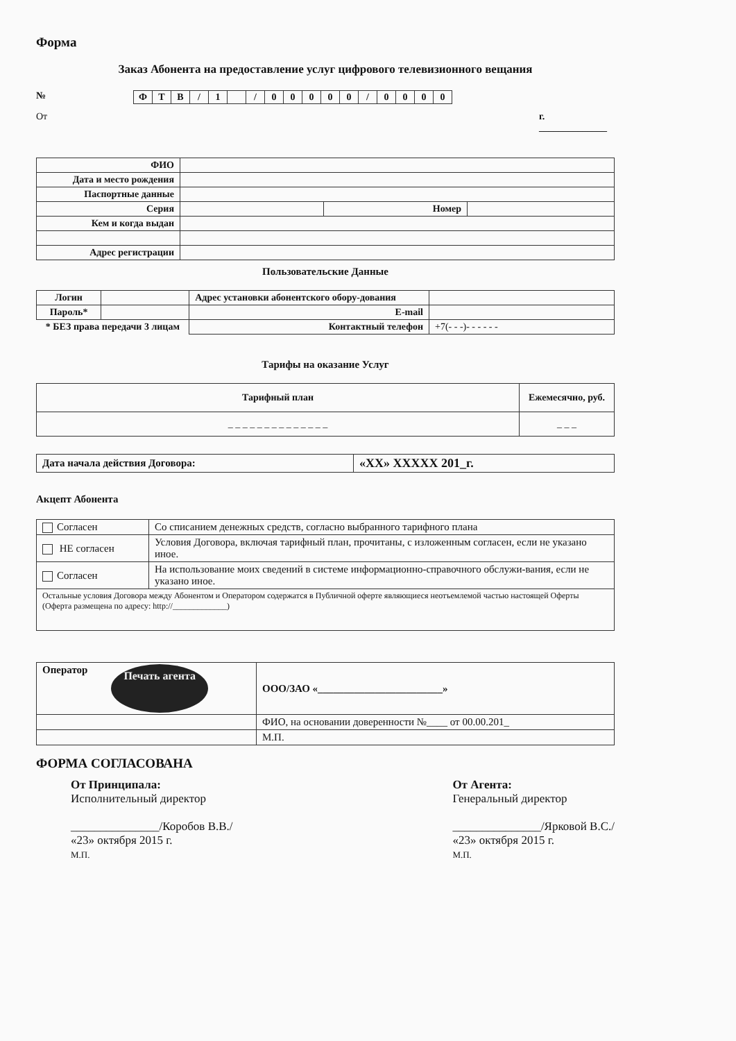Форма
Заказ Абонента на предоставление услуг цифрового телевизионного вещания
№
| Ф | Т | В | / | 1 | | / | 0 | 0 | 0 | 0 | 0 | / | 0 | 0 | 0 | 0 |
От г. ______________
| ФИО | | | |
| Дата и место рождения | | | |
| Паспортные данные | | | |
| Серия | | Номер | |
| Кем и когда выдан | | | |
| Адрес регистрации | | | |
Пользовательские Данные
| Логин | | Адрес установки абонентского обору-дования | |
| Пароль* | | E-mail | |
| * БЕЗ права передачи 3 лицам | | Контактный телефон | +7(- - -)- - - - - - |
Тарифы на оказание Услуг
| Тарифный план | Ежемесячно, руб. |
| _ _ _ _ _ _ _ _ _ _ _ _ _ _ | _ _ _ |
| Дата начала действия Договора: | «XX» XXXXX 201_г. |
Акцепт Абонента
| Согласен | Со списанием денежных средств, согласно выбранного тарифного плана |
| НЕ согласен | Условия Договора, включая тарифный план, прочитаны, с изложенным согласен, если не указано иное. |
| Согласен | На использование моих сведений в системе информационно-справочного обслужи-вания, если не указано иное. |
| Остальные условия Договора между Абонентом и Оператором содержатся в Публичной оферте являющиеся неотъемлемой частью настоящей Оферты (Оферта размещена по адресу: http://_____________) | |
| Оператор Печать агента | ООО/ЗАО «________________________» |
| | ФИО, на основании доверенности №____ от 00.00.201_ |
| | М.П. |
ФОРМА СОГЛАСОВАНА
От Принципала:
Исполнительный директор
_______________/Коробов В.В./
«23» октября 2015 г.
М.П.
От Агента:
Генеральный директор
_______________/Ярковой В.С./
«23» октября 2015 г.
М.П.